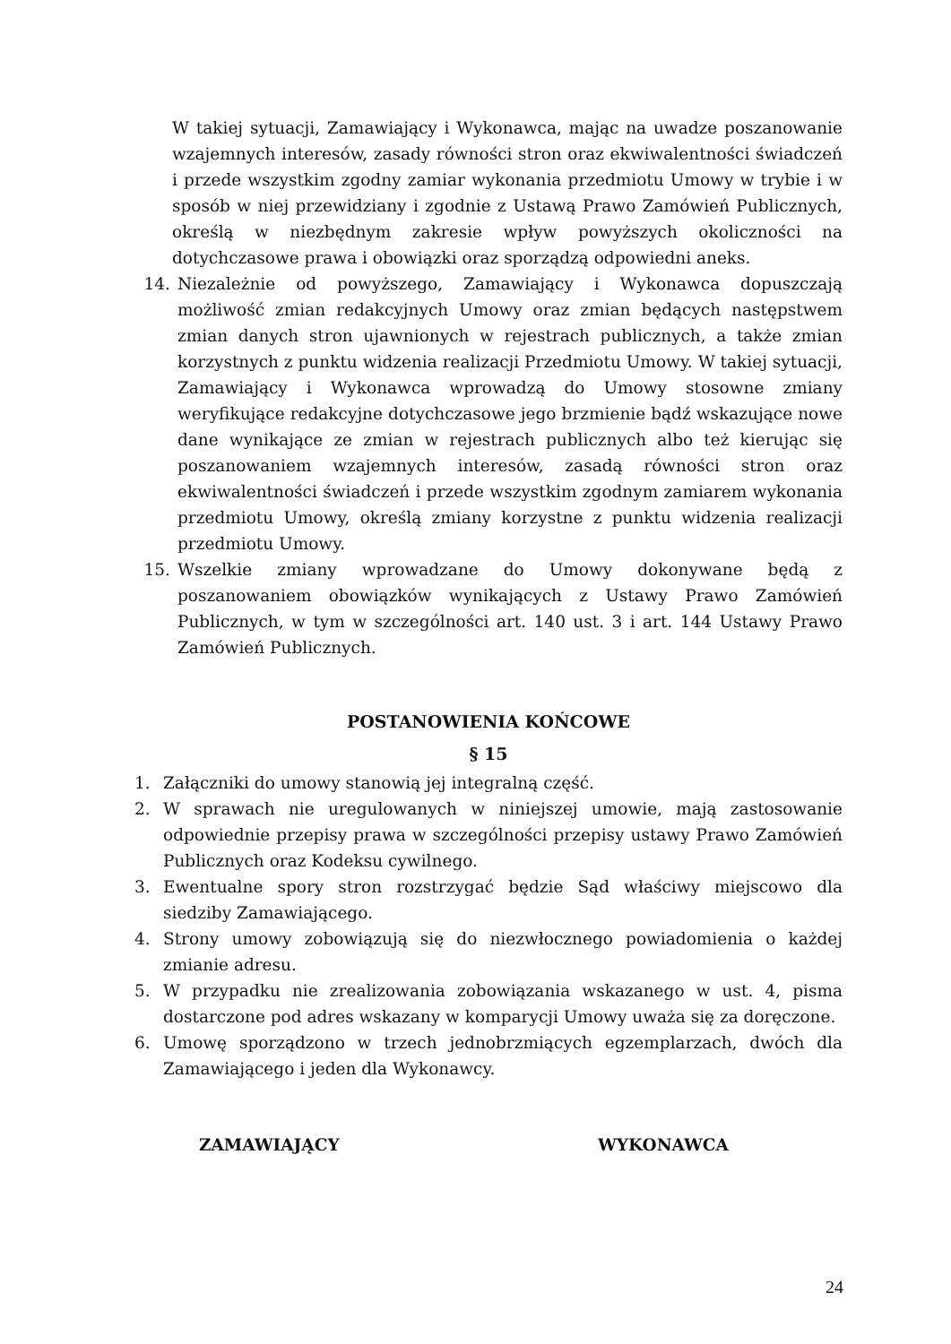W takiej sytuacji, Zamawiający i Wykonawca, mając na uwadze poszanowanie wzajemnych interesów, zasady równości stron oraz ekwiwalentności świadczeń i przede wszystkim zgodny zamiar wykonania przedmiotu Umowy w trybie i w sposób w niej przewidziany i zgodnie z Ustawą Prawo Zamówień Publicznych, określą w niezbędnym zakresie wpływ powyższych okoliczności na dotychczasowe prawa i obowiązki oraz sporządzą odpowiedni aneks.
14. Niezależnie od powyższego, Zamawiający i Wykonawca dopuszczają możliwość zmian redakcyjnych Umowy oraz zmian będących następstwem zmian danych stron ujawnionych w rejestrach publicznych, a także zmian korzystnych z punktu widzenia realizacji Przedmiotu Umowy. W takiej sytuacji, Zamawiający i Wykonawca wprowadzą do Umowy stosowne zmiany weryfikujące redakcyjne dotychczasowe jego brzmienie bądź wskazujące nowe dane wynikające ze zmian w rejestrach publicznych albo też kierując się poszanowaniem wzajemnych interesów, zasadą równości stron oraz ekwiwalentności świadczeń i przede wszystkim zgodnym zamiarem wykonania przedmiotu Umowy, określą zmiany korzystne z punktu widzenia realizacji przedmiotu Umowy.
15. Wszelkie zmiany wprowadzane do Umowy dokonywane będą z poszanowaniem obowiązków wynikających z Ustawy Prawo Zamówień Publicznych, w tym w szczególności art. 140 ust. 3 i art. 144 Ustawy Prawo Zamówień Publicznych.
POSTANOWIENIA KOŃCOWE
§ 15
1. Załączniki do umowy stanowią jej integralną część.
2. W sprawach nie uregulowanych w niniejszej umowie, mają zastosowanie odpowiednie przepisy prawa w szczególności przepisy ustawy Prawo Zamówień Publicznych oraz Kodeksu cywilnego.
3. Ewentualne spory stron rozstrzygać będzie Sąd właściwy miejscowo dla siedziby Zamawiającego.
4. Strony umowy zobowiązują się do niezwłocznego powiadomienia o każdej zmianie adresu.
5. W przypadku nie zrealizowania zobowiązania wskazanego w ust. 4, pisma dostarczone pod adres wskazany w komparycji Umowy uważa się za doręczone.
6. Umowę sporządzono w trzech jednobrzmiących egzemplarzach, dwóch dla Zamawiającego i jeden dla Wykonawcy.
ZAMAWIAJĄCY WYKONAWCA
24